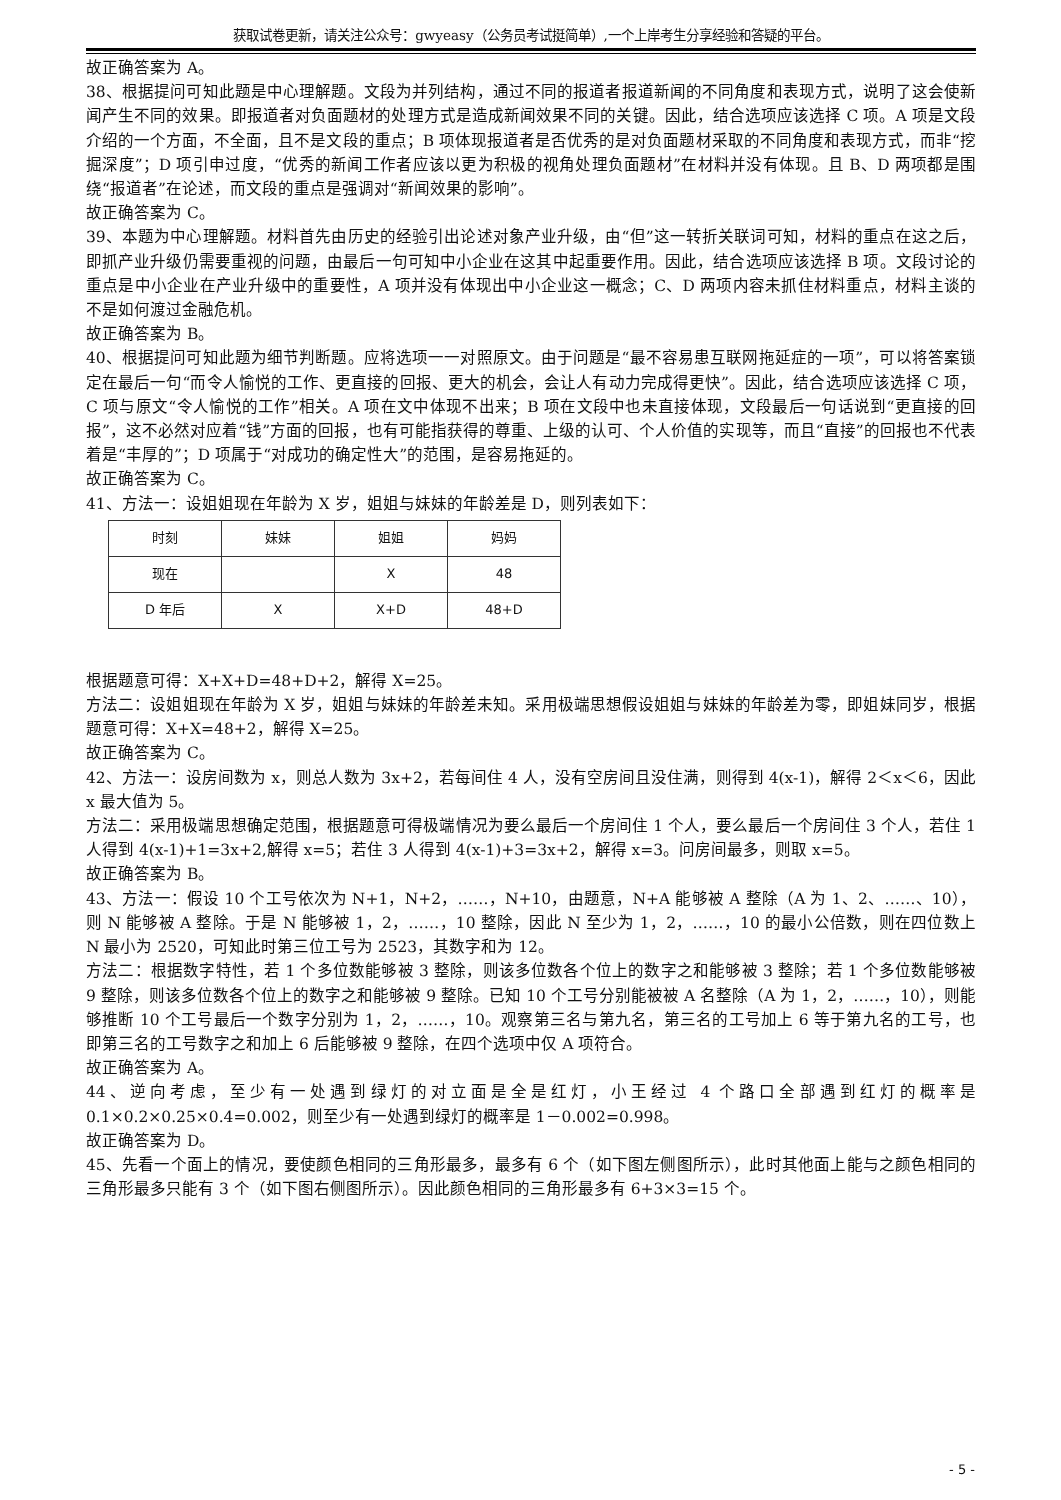获取试卷更新，请关注公众号：gwyeasy（公务员考试挺简单）,一个上岸考生分享经验和答疑的平台。
故正确答案为 A。
38、根据提问可知此题是中心理解题。文段为并列结构，通过不同的报道者报道新闻的不同角度和表现方式，说明了这会使新闻产生不同的效果。即报道者对负面题材的处理方式是造成新闻效果不同的关键。因此，结合选项应该选择 C 项。A 项是文段介绍的一个方面，不全面，且不是文段的重点；B 项体现报道者是否优秀的是对负面题材采取的不同角度和表现方式，而非“挖掘深度”；D 项引申过度，“优秀的新闻工作者应该以更为积极的视角处理负面题材”在材料并没有体现。且 B、D 两项都是围绕“报道者”在论述，而文段的重点是强调对“新闻效果的影响”。
故正确答案为 C。
39、本题为中心理解题。材料首先由历史的经验引出论述对象产业升级，由“但”这一转折关联词可知，材料的重点在这之后，即抓产业升级仍需要重视的问题，由最后一句可知中小企业在这其中起重要作用。因此，结合选项应该选择 B 项。文段讨论的重点是中小企业在产业升级中的重要性，A 项并没有体现出中小企业这一概念；C、D 两项内容未抓住材料重点，材料主谈的不是如何渡过金融危机。
故正确答案为 B。
40、根据提问可知此题为细节判断题。应将选项一一对照原文。由于问题是“最不容易患互联网拖延症的一项”，可以将答案锁定在最后一句“而令人愉悦的工作、更直接的回报、更大的机会，会让人有动力完成得更快”。因此，结合选项应该选择 C 项，C 项与原文“令人愉悦的工作”相关。A 项在文中体现不出来；B 项在文段中也未直接体现，文段最后一句话说到“更直接的回报”，这不必然对应着“钱”方面的回报，也有可能指获得的尊重、上级的认可、个人价值的实现等，而且“直接”的回报也不代表着是“丰厚的”；D 项属于“对成功的确定性大”的范围，是容易拖延的。
故正确答案为 C。
41、方法一：设姐姐现在年龄为 X 岁，姐姐与妹妹的年龄差是 D，则列表如下：
| 时刻 | 妹妹 | 姐姐 | 妈妈 |
| 现在 | | X | 48 |
| D 年后 | X | X+D | 48+D |
根据题意可得：X+X+D=48+D+2，解得 X=25。
方法二：设姐姐现在年龄为 X 岁，姐姐与妹妹的年龄差未知。采用极端思想假设姐姐与妹妹的年龄差为零，即姐妹同岁，根据题意可得：X+X=48+2，解得 X=25。
故正确答案为 C。
42、方法一：设房间数为 x，则总人数为 3x+2，若每间住 4 人，没有空房间且没住满，则得到 4(x-1)，解得 2＜x＜6，因此 x 最大值为 5。
方法二：采用极端思想确定范围，根据题意可得极端情况为要么最后一个房间住 1 个人，要么最后一个房间住 3 个人，若住 1 人得到 4(x-1)+1=3x+2,解得 x=5；若住 3 人得到 4(x-1)+3=3x+2，解得 x=3。问房间最多，则取 x=5。
故正确答案为 B。
43、方法一：假设 10 个工号依次为 N+1，N+2，……，N+10，由题意，N+A 能够被 A 整除（A 为 1、2、……、10），则 N 能够被 A 整除。于是 N 能够被 1，2，……，10 整除，因此 N 至少为 1，2，……，10 的最小公倍数，则在四位数上 N 最小为 2520，可知此时第三位工号为 2523，其数字和为 12。
方法二：根据数字特性，若 1 个多位数能够被 3 整除，则该多位数各个位上的数字之和能够被 3 整除；若 1 个多位数能够被 9 整除，则该多位数各个位上的数字之和能够被 9 整除。已知 10 个工号分别能被被 A 名整除（A 为 1，2，……，10），则能够推断 10 个工号最后一个数字分别为 1，2，……，10。观察第三名与第九名，第三名的工号加上 6 等于第九名的工号，也即第三名的工号数字之和加上 6 后能够被 9 整除，在四个选项中仅 A 项符合。
故正确答案为 A。
44、逆向考虑，至少有一处遇到绿灯的对立面是全是红灯，小王经过 4 个路口全部遇到红灯的概率是 0.1×0.2×0.25×0.4=0.002，则至少有一处遇到绿灯的概率是 1－0.002=0.998。
故正确答案为 D。
45、先看一个面上的情况，要使颜色相同的三角形最多，最多有 6 个（如下图左侧图所示），此时其他面上能与之颜色相同的三角形最多只能有 3 个（如下图右侧图所示）。因此颜色相同的三角形最多有 6+3×3=15 个。
- 5 -